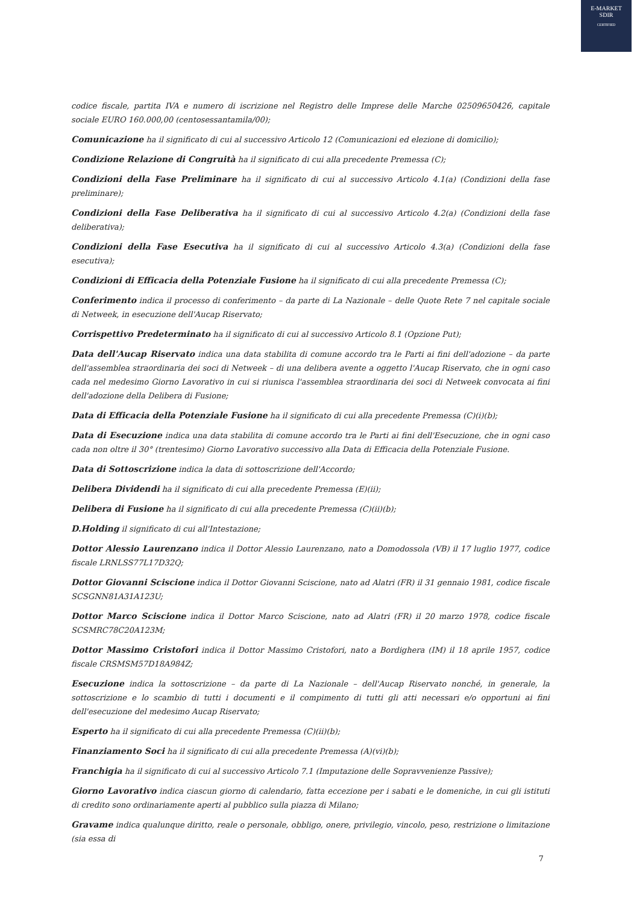E-MARKET
SDIR
CERTIFIED
codice fiscale, partita IVA e numero di iscrizione nel Registro delle Imprese delle Marche 02509650426, capitale sociale EURO 160.000,00 (centosessantamila/00);
Comunicazione ha il significato di cui al successivo Articolo 12 (Comunicazioni ed elezione di domicilio);
Condizione Relazione di Congruità ha il significato di cui alla precedente Premessa (C);
Condizioni della Fase Preliminare ha il significato di cui al successivo Articolo 4.1(a) (Condizioni della fase preliminare);
Condizioni della Fase Deliberativa ha il significato di cui al successivo Articolo 4.2(a) (Condizioni della fase deliberativa);
Condizioni della Fase Esecutiva ha il significato di cui al successivo Articolo 4.3(a) (Condizioni della fase esecutiva);
Condizioni di Efficacia della Potenziale Fusione ha il significato di cui alla precedente Premessa (C);
Conferimento indica il processo di conferimento – da parte di La Nazionale – delle Quote Rete 7 nel capitale sociale di Netweek, in esecuzione dell'Aucap Riservato;
Corrispettivo Predeterminato ha il significato di cui al successivo Articolo 8.1 (Opzione Put);
Data dell'Aucap Riservato indica una data stabilita di comune accordo tra le Parti ai fini dell'adozione – da parte dell'assemblea straordinaria dei soci di Netweek – di una delibera avente a oggetto l'Aucap Riservato, che in ogni caso cada nel medesimo Giorno Lavorativo in cui si riunisca l'assemblea straordinaria dei soci di Netweek convocata ai fini dell'adozione della Delibera di Fusione;
Data di Efficacia della Potenziale Fusione ha il significato di cui alla precedente Premessa (C)(i)(b);
Data di Esecuzione indica una data stabilita di comune accordo tra le Parti ai fini dell'Esecuzione, che in ogni caso cada non oltre il 30° (trentesimo) Giorno Lavorativo successivo alla Data di Efficacia della Potenziale Fusione.
Data di Sottoscrizione indica la data di sottoscrizione dell'Accordo;
Delibera Dividendi ha il significato di cui alla precedente Premessa (E)(ii);
Delibera di Fusione ha il significato di cui alla precedente Premessa (C)(ii)(b);
D.Holding il significato di cui all'Intestazione;
Dottor Alessio Laurenzano indica il Dottor Alessio Laurenzano, nato a Domodossola (VB) il 17 luglio 1977, codice fiscale LRNLSS77L17D32Q;
Dottor Giovanni Sciscione indica il Dottor Giovanni Sciscione, nato ad Alatri (FR) il 31 gennaio 1981, codice fiscale SCSGNN81A31A123U;
Dottor Marco Sciscione indica il Dottor Marco Sciscione, nato ad Alatri (FR) il 20 marzo 1978, codice fiscale SCSMRC78C20A123M;
Dottor Massimo Cristofori indica il Dottor Massimo Cristofori, nato a Bordighera (IM) il 18 aprile 1957, codice fiscale CRSMSM57D18A984Z;
Esecuzione indica la sottoscrizione – da parte di La Nazionale – dell'Aucap Riservato nonché, in generale, la sottoscrizione e lo scambio di tutti i documenti e il compimento di tutti gli atti necessari e/o opportuni ai fini dell'esecuzione del medesimo Aucap Riservato;
Esperto ha il significato di cui alla precedente Premessa (C)(ii)(b);
Finanziamento Soci ha il significato di cui alla precedente Premessa (A)(vi)(b);
Franchigia ha il significato di cui al successivo Articolo 7.1 (Imputazione delle Sopravvenienze Passive);
Giorno Lavorativo indica ciascun giorno di calendario, fatta eccezione per i sabati e le domeniche, in cui gli istituti di credito sono ordinariamente aperti al pubblico sulla piazza di Milano;
Gravame indica qualunque diritto, reale o personale, obbligo, onere, privilegio, vincolo, peso, restrizione o limitazione (sia essa di
7